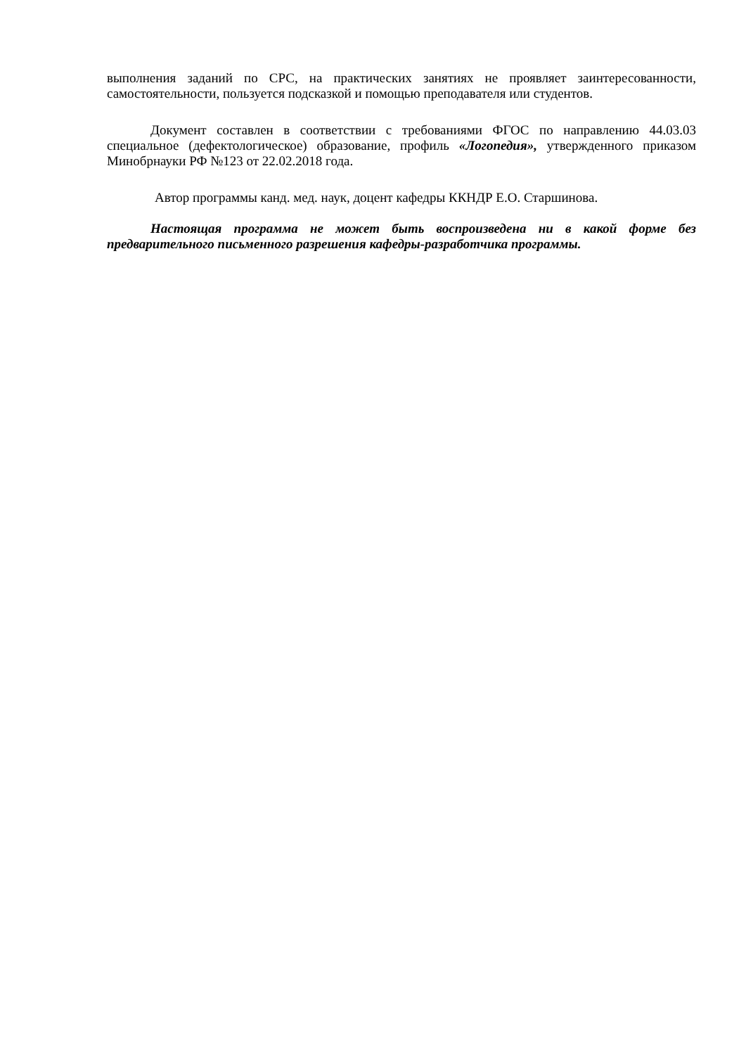выполнения заданий по СРС, на практических занятиях не проявляет заинтересованности, самостоятельности, пользуется подсказкой и помощью преподавателя или студентов.
Документ составлен в соответствии с требованиями ФГОС по направлению 44.03.03 специальное (дефектологическое) образование, профиль «Логопедия», утвержденного приказом Минобрнауки РФ №123 от 22.02.2018 года.
Автор программы канд. мед. наук, доцент кафедры ККНДР Е.О. Старшинова.
Настоящая программа не может быть воспроизведена ни в какой форме без предварительного письменного разрешения кафедры-разработчика программы.